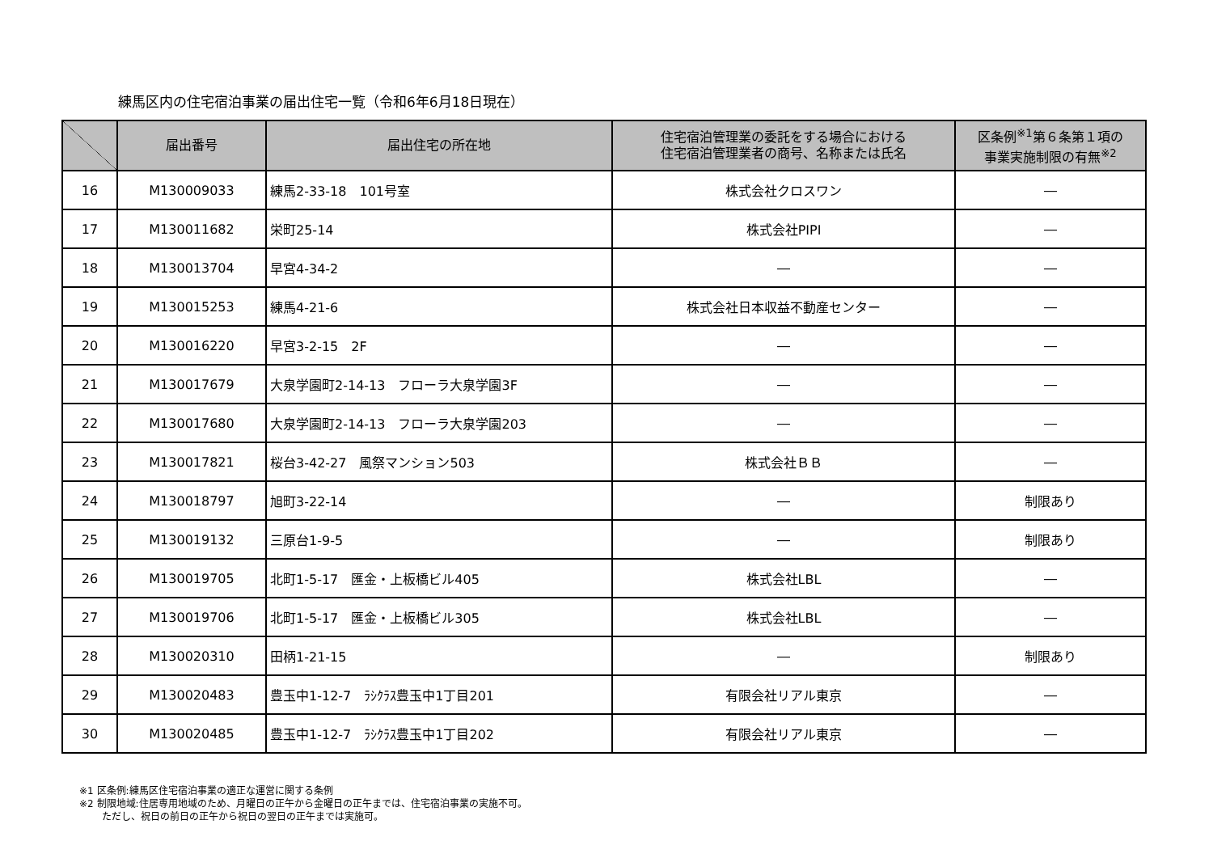練馬区内の住宅宿泊事業の届出住宅一覧（令和6年6月18日現在）
| | 届出番号 | 届出住宅の所在地 | 住宅宿泊管理業の委託をする場合における 住宅宿泊管理業者の商号、名称または氏名 | 区条例<sup>※1</sup>第６条第１項の 事業実施制限の有無<sup>※2</sup> |
| --- | --- | --- | --- | --- |
| 16 | M130009033 | 練馬2-33-18 101号室 | 株式会社クロスワン | ― |
| 17 | M130011682 | 栄町25-14 | 株式会社PIPI | ― |
| 18 | M130013704 | 早宮4-34-2 | ― | ― |
| 19 | M130015253 | 練馬4-21-6 | 株式会社日本収益不動産センター | ― |
| 20 | M130016220 | 早宮3-2-15 2F | ― | ― |
| 21 | M130017679 | 大泉学園町2-14-13 フローラ大泉学園3F | ― | ― |
| 22 | M130017680 | 大泉学園町2-14-13 フローラ大泉学園203 | ― | ― |
| 23 | M130017821 | 桜台3-42-27 風祭マンション503 | 株式会社ＢＢ | ― |
| 24 | M130018797 | 旭町3-22-14 | ― | 制限あり |
| 25 | M130019132 | 三原台1-9-5 | ― | 制限あり |
| 26 | M130019705 | 北町1-5-17 匯金・上板橋ビル405 | 株式会社LBL | ― |
| 27 | M130019706 | 北町1-5-17 匯金・上板橋ビル305 | 株式会社LBL | ― |
| 28 | M130020310 | 田柄1-21-15 | ― | 制限あり |
| 29 | M130020483 | 豊玉中1-12-7 ﾗｼｸﾗｽ豊玉中1丁目201 | 有限会社リアル東京 | ― |
| 30 | M130020485 | 豊玉中1-12-7 ﾗｼｸﾗｽ豊玉中1丁目202 | 有限会社リアル東京 | ― |
※1 区条例:練馬区住宅宿泊事業の適正な運営に関する条例
※2 制限地域:住居専用地域のため、月曜日の正午から金曜日の正午までは、住宅宿泊事業の実施不可。
ただし、祝日の前日の正午から祝日の翌日の正午までは実施可。